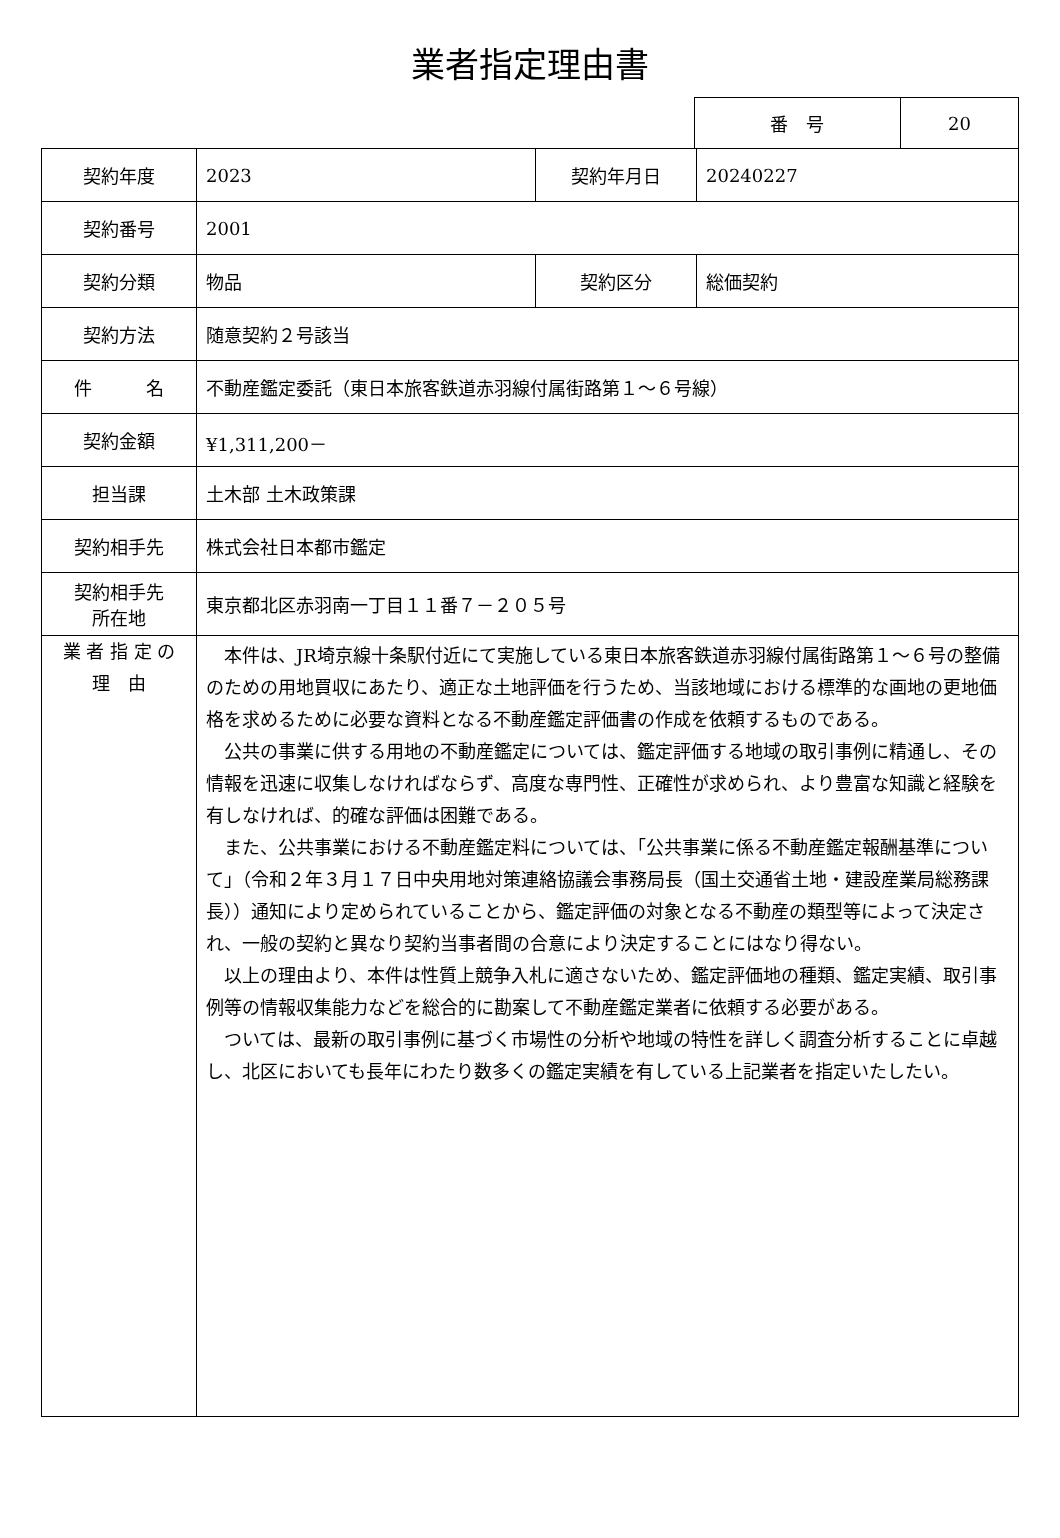業者指定理由書
| 番 号 | 20 |
| 契約年度 | 2023 | 契約年月日 | 20240227 |
| 契約番号 | 2001 | | |
| 契約分類 | 物品 | 契約区分 | 総価契約 |
| 契約方法 | 随意契約２号該当 | | |
| 件 名 | 不動産鑑定委託（東日本旅客鉄道赤羽線付属街路第１～６号線） | | |
| 契約金額 | ¥1,311,200－ | | |
| 担当課 | 土木部 土木政策課 | | |
| 契約相手先 | 株式会社日本都市鑑定 | | |
| 契約相手先 所在地 | 東京都北区赤羽南一丁目１１番７－２０５号 | | |
| 業 者 指 定 の 理 由 | 本件は、JR埼京線十条駅付近にて実施している東日本旅客鉄道赤羽線付属街路第１～６号の整備のための用地買収にあたり、適正な土地評価を行うため、当該地域における標準的な画地の更地価格を求めるために必要な資料となる不動産鑑定評価書の作成を依頼するものである。 公共の事業に供する用地の不動産鑑定については、鑑定評価する地域の取引事例に精通し、その情報を迅速に収集しなければならず、高度な専門性、正確性が求められ、より豊富な知識と経験を有しなければ、的確な評価は困難である。 また、公共事業における不動産鑑定料については、「公共事業に係る不動産鑑定報酬基準について」（令和２年３月１７日中央用地対策連絡協議会事務局長（国土交通省土地・建設産業局総務課長））通知により定められていることから、鑑定評価の対象となる不動産の類型等によって決定され、一般の契約と異なり契約当事者間の合意により決定することにはなり得ない。 以上の理由より、本件は性質上競争入札に適さないため、鑑定評価地の種類、鑑定実績、取引事例等の情報収集能力などを総合的に勘案して不動産鑑定業者に依頼する必要がある。 ついては、最新の取引事例に基づく市場性の分析や地域の特性を詳しく調査分析することに卓越し、北区においても長年にわたり数多くの鑑定実績を有している上記業者を指定いたしたい。 | | |